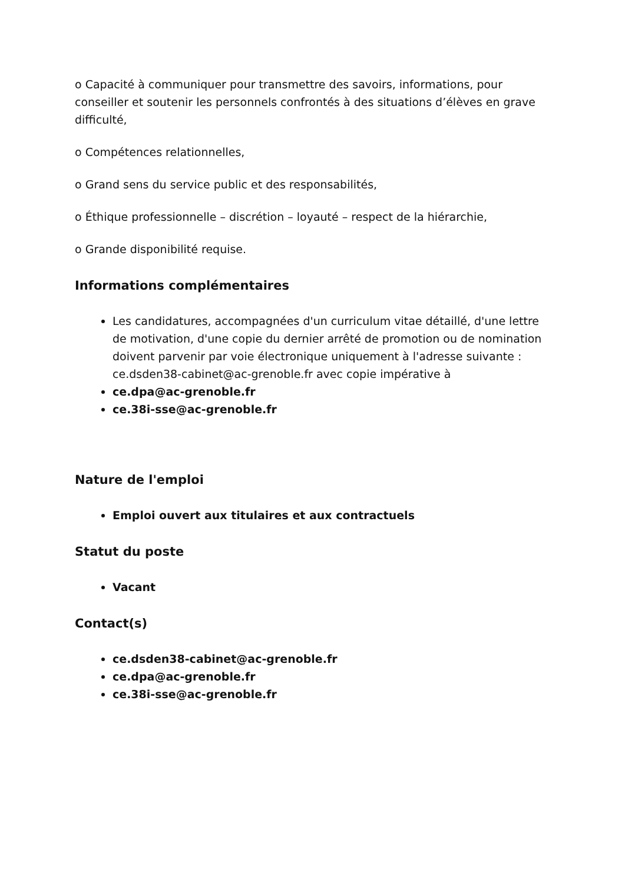o Capacité à communiquer pour transmettre des savoirs, informations, pour conseiller et soutenir les personnels confrontés à des situations d’élèves en grave difficulté,
o Compétences relationnelles,
o Grand sens du service public et des responsabilités,
o Éthique professionnelle – discrétion – loyauté – respect de la hiérarchie,
o Grande disponibilité requise.
Informations complémentaires
Les candidatures, accompagnées d'un curriculum vitae détaillé, d'une lettre de motivation, d'une copie du dernier arrêté de promotion ou de nomination doivent parvenir par voie électronique uniquement à l'adresse suivante : ce.dsden38-cabinet@ac-grenoble.fr avec copie impérative à
ce.dpa@ac-grenoble.fr
ce.38i-sse@ac-grenoble.fr
Nature de l'emploi
Emploi ouvert aux titulaires et aux contractuels
Statut du poste
Vacant
Contact(s)
ce.dsden38-cabinet@ac-grenoble.fr
ce.dpa@ac-grenoble.fr
ce.38i-sse@ac-grenoble.fr